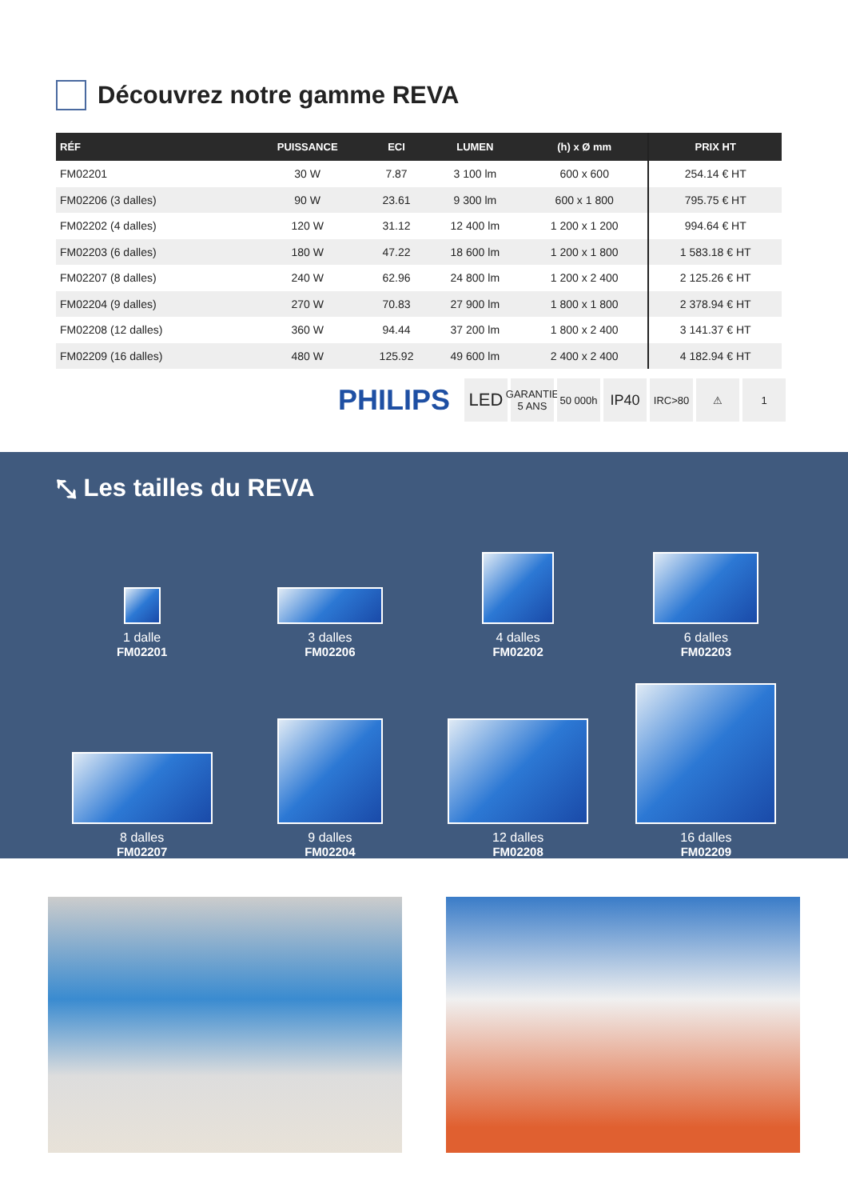Découvrez notre gamme REVA
| RÉF | PUISSANCE | ECI | LUMEN | (h) x Ø mm | PRIX HT |
| --- | --- | --- | --- | --- | --- |
| FM02201 | 30 W | 7.87 | 3 100 lm | 600 x 600 | 254.14 € HT |
| FM02206 (3 dalles) | 90 W | 23.61 | 9 300 lm | 600 x 1 800 | 795.75 € HT |
| FM02202 (4 dalles) | 120 W | 31.12 | 12 400 lm | 1 200 x 1 200 | 994.64 € HT |
| FM02203 (6 dalles) | 180 W | 47.22 | 18 600 lm | 1 200 x 1 800 | 1 583.18 € HT |
| FM02207 (8 dalles) | 240 W | 62.96 | 24 800 lm | 1 200 x 2 400 | 2 125.26 € HT |
| FM02204 (9 dalles) | 270 W | 70.83 | 27 900 lm | 1 800 x 1 800 | 2 378.94 € HT |
| FM02208 (12 dalles) | 360 W | 94.44 | 37 200 lm | 1 800 x 2 400 | 3 141.37 € HT |
| FM02209 (16 dalles) | 480 W | 125.92 | 49 600 lm | 2 400 x 2 400 | 4 182.94 € HT |
PHILIPS
LED GARANTIE 5 ANS 50 000h IP40 IRC>80 ⚠ 1
⤡ Les tailles du REVA
1 dalle
FM02201
3 dalles
FM02206
4 dalles
FM02202
6 dalles
FM02203
8 dalles
FM02207
9 dalles
FM02204
12 dalles
FM02208
16 dalles
FM02209